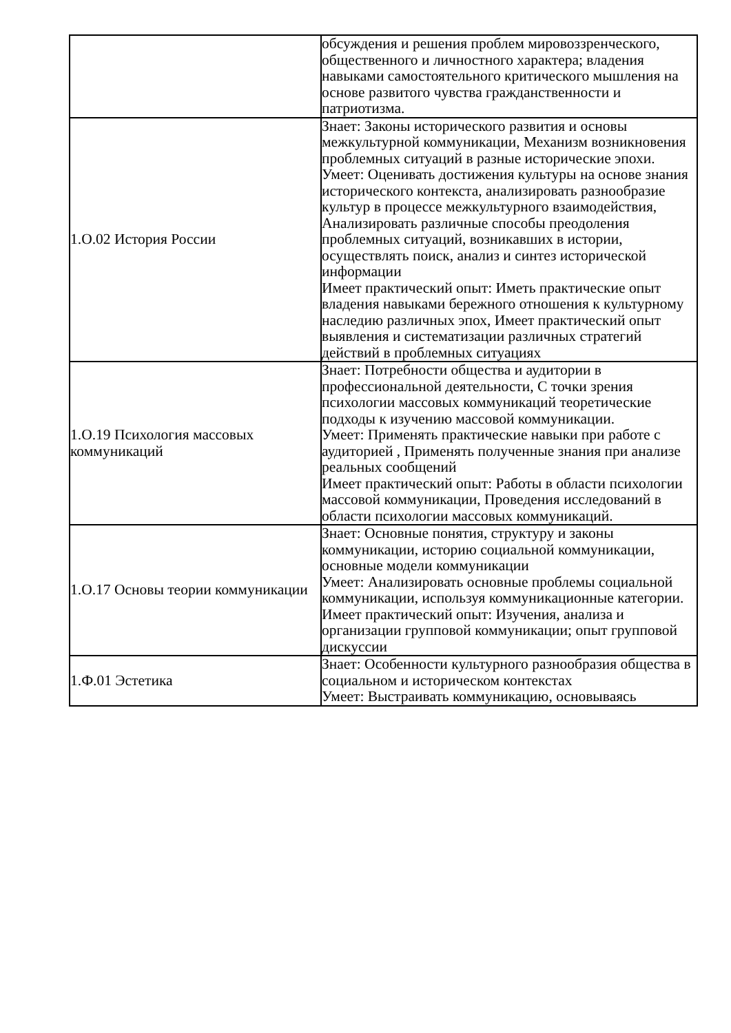| | обсуждения и решения проблем мировоззренческого, общественного и личностного характера; владения навыками самостоятельного критического мышления на основе развитого чувства гражданственности и патриотизма. |
| 1.О.02 История России | Знает: Законы исторического развития и основы межкультурной коммуникации, Механизм возникновения проблемных ситуаций в разные исторические эпохи. Умеет: Оценивать достижения культуры на основе знания исторического контекста, анализировать разнообразие культур в процессе межкультурного взаимодействия, Анализировать различные способы преодоления проблемных ситуаций, возникавших в истории, осуществлять поиск, анализ и синтез исторической информации Имеет практический опыт: Иметь практические опыт владения навыками бережного отношения к культурному наследию различных эпох, Имеет практический опыт выявления и систематизации различных стратегий действий в проблемных ситуациях |
| 1.О.19 Психология массовых коммуникаций | Знает: Потребности общества и аудитории в профессиональной деятельности, С точки зрения психологии массовых коммуникаций теоретические подходы к изучению массовой коммуникации. Умеет: Применять практические навыки при работе с аудиторией , Применять полученные знания при анализе реальных сообщений Имеет практический опыт: Работы в области психологии массовой коммуникации, Проведения исследований в области психологии массовых коммуникаций. |
| 1.О.17 Основы теории коммуникации | Знает: Основные понятия, структуру и законы коммуникации, историю социальной коммуникации, основные модели коммуникации Умеет: Анализировать основные проблемы социальной коммуникации, используя коммуникационные категории. Имеет практический опыт: Изучения, анализа и организации групповой коммуникации; опыт групповой дискуссии |
| 1.Ф.01 Эстетика | Знает: Особенности культурного разнообразия общества в социальном и историческом контекстах Умеет: Выстраивать коммуникацию, основываясь |